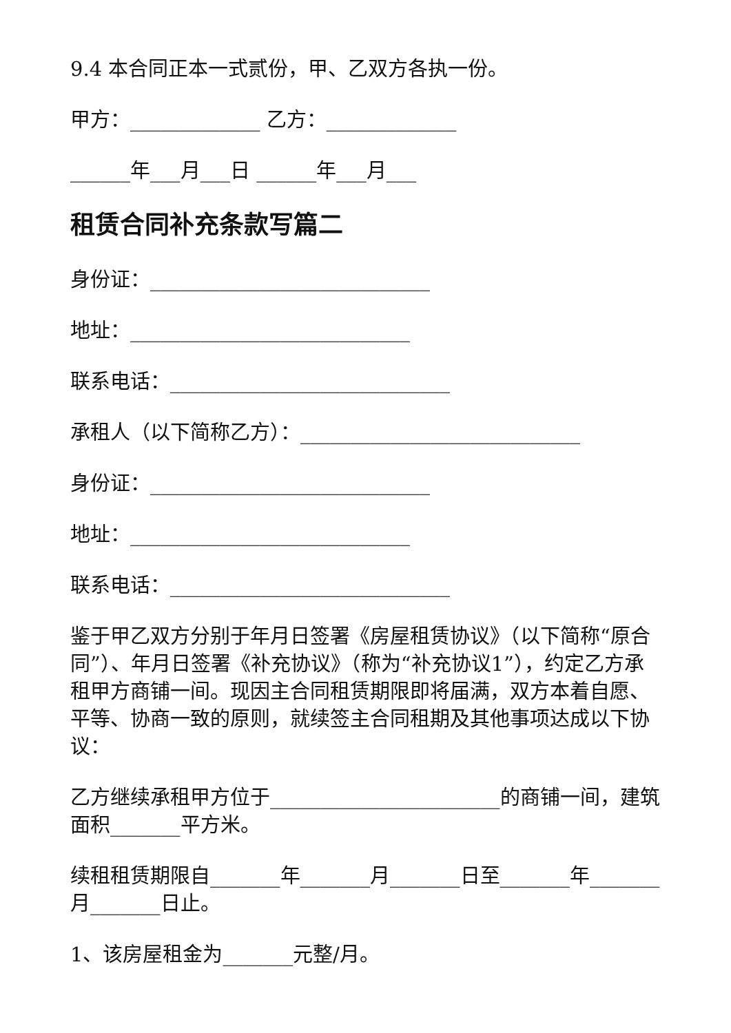9.4 本合同正本一式贰份，甲、乙双方各执一份。
甲方：_____________ 乙方：_____________
______年___月___日 ______年___月___
租赁合同补充条款写篇二
身份证：____________________________
地址：____________________________
联系电话：____________________________
承租人（以下简称乙方）：____________________________
身份证：____________________________
地址：____________________________
联系电话：____________________________
鉴于甲乙双方分别于年月日签署《房屋租赁协议》（以下简称“原合同”）、年月日签署《补充协议》（称为“补充协议1”），约定乙方承租甲方商铺一间。现因主合同租赁期限即将届满，双方本着自愿、平等、协商一致的原则，就续签主合同租期及其他事项达成以下协议：
乙方继续承租甲方位于_______________________的商铺一间，建筑面积_______平方米。
续租租赁期限自_______年_______月_______日至_______年_______月_______日止。
1、该房屋租金为_______元整/月。